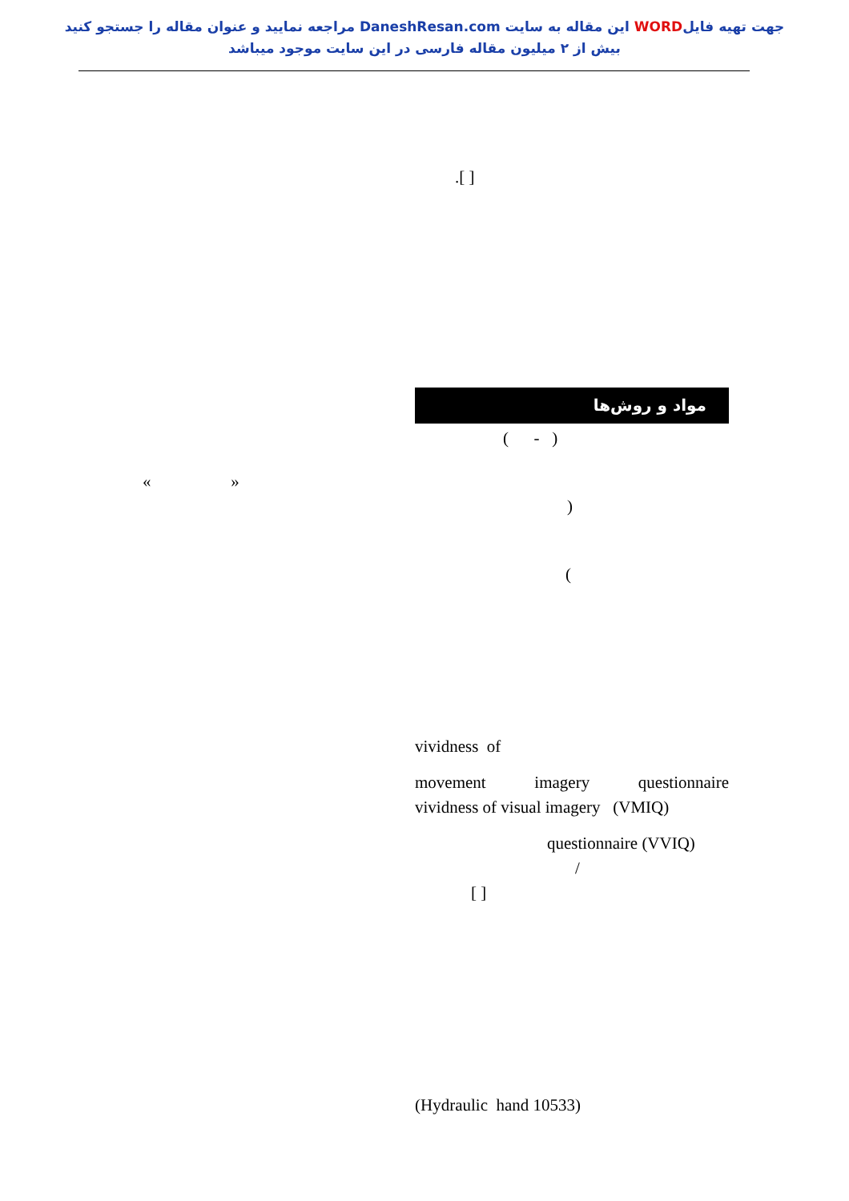جهت تهیه فایلWORD این مقاله به سایت DaneshResan.com مراجعه نمایید و عنوان مقاله را جستجو کنید
بیش از ۲ میلیون مقاله فارسی در این سایت موجود میباشد
« »
.[ ]
مواد و روش‌ها
( - )
)
(
vividness of
movement imagery questionnaire
vividness of visual imagery (VMIQ)
questionnaire (VVIQ)
/
[ ]
(Hydraulic hand 10533)